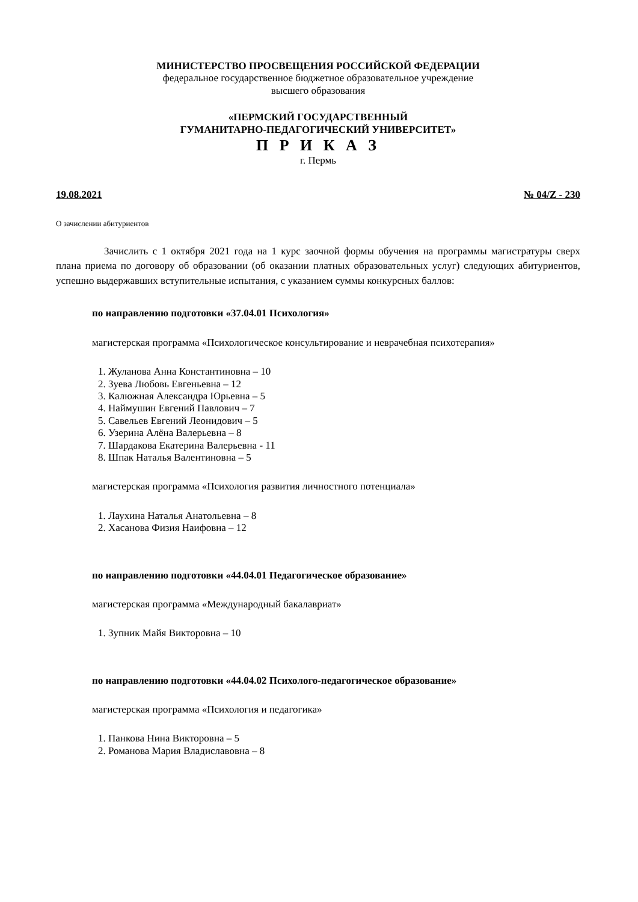МИНИСТЕРСТВО ПРОСВЕЩЕНИЯ РОССИЙСКОЙ ФЕДЕРАЦИИ
федеральное государственное бюджетное образовательное учреждение
высшего образования
«ПЕРМСКИЙ ГОСУДАРСТВЕННЫЙ
ГУМАНИТАРНО-ПЕДАГОГИЧЕСКИЙ УНИВЕРСИТЕТ»
П Р И К А З
г. Пермь
19.08.2021 № 04/Z - 230
О зачислении абитуриентов
Зачислить с 1 октября 2021 года на 1 курс заочной формы обучения на программы магистратуры сверх плана приема по договору об образовании (об оказании платных образовательных услуг) следующих абитуриентов, успешно выдержавших вступительные испытания, с указанием суммы конкурсных баллов:
по направлению подготовки «37.04.01 Психология»
магистерская программа «Психологическое консультирование и неврачебная психотерапия»
1. Жуланова Анна Константиновна – 10
2. Зуева Любовь Евгеньевна – 12
3. Калюжная Александра Юрьевна – 5
4. Наймушин Евгений Павлович – 7
5. Савельев Евгений Леонидович – 5
6. Узерина Алёна Валерьевна – 8
7. Шардакова Екатерина Валерьевна - 11
8. Шпак Наталья Валентиновна – 5
магистерская программа «Психология развития личностного потенциала»
1. Лаухина Наталья Анатольевна – 8
2. Хасанова Физия Наифовна – 12
по направлению подготовки «44.04.01 Педагогическое образование»
магистерская программа «Международный бакалавриат»
1. Зупник Майя Викторовна – 10
по направлению подготовки «44.04.02 Психолого-педагогическое образование»
магистерская программа «Психология и педагогика»
1. Панкова Нина Викторовна – 5
2. Романова Мария Владиславовна – 8